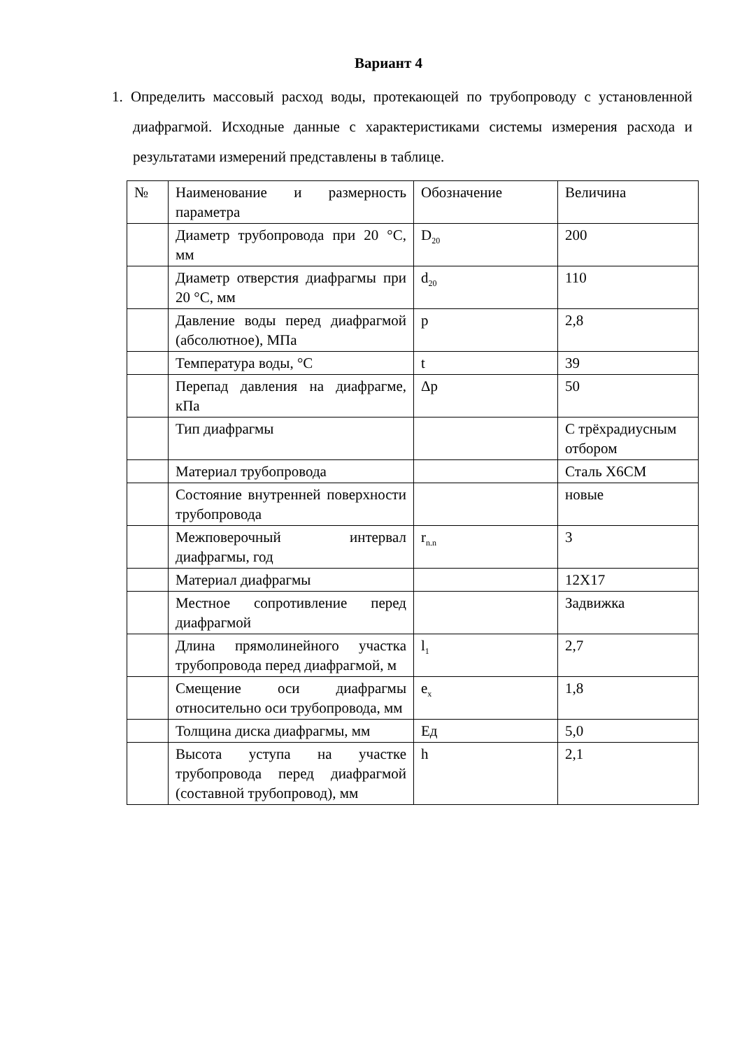Вариант 4
1. Определить массовый расход воды, протекающей по трубопроводу с установленной диафрагмой. Исходные данные с характеристиками системы измерения расхода и результатами измерений представлены в таблице.
| № | Наименование и размерность параметра | Обозначение | Величина |
| | Диаметр трубопровода при 20 °С, мм | D<sub>20</sub> | 200 |
| | Диаметр отверстия диафрагмы при 20 °С, мм | d<sub>20</sub> | 110 |
| | Давление воды перед диафрагмой (абсолютное), МПа | p | 2,8 |
| | Температура воды, °С | t | 39 |
| | Перепад давления на диафрагме, кПа | Δp | 50 |
| | Тип диафрагмы | | С трёхрадиусным отбором |
| | Материал трубопровода | | Сталь Х6СМ |
| | Состояние внутренней поверхности трубопровода | | новые |
| | Межповерочный интервал диафрагмы, год | r<sub>n.n</sub> | 3 |
| | Материал диафрагмы | | 12Х17 |
| | Местное сопротивление перед диафрагмой | | Задвижка |
| | Длина прямолинейного участка трубопровода перед диафрагмой, м | l<sub>1</sub> | 2,7 |
| | Смещение оси диафрагмы относительно оси трубопровода, мм | e<sub>x</sub> | 1,8 |
| | Толщина диска диафрагмы, мм | Ед | 5,0 |
| | Высота уступа на участке трубопровода перед диафрагмой (составной трубопровод), мм | h | 2,1 |